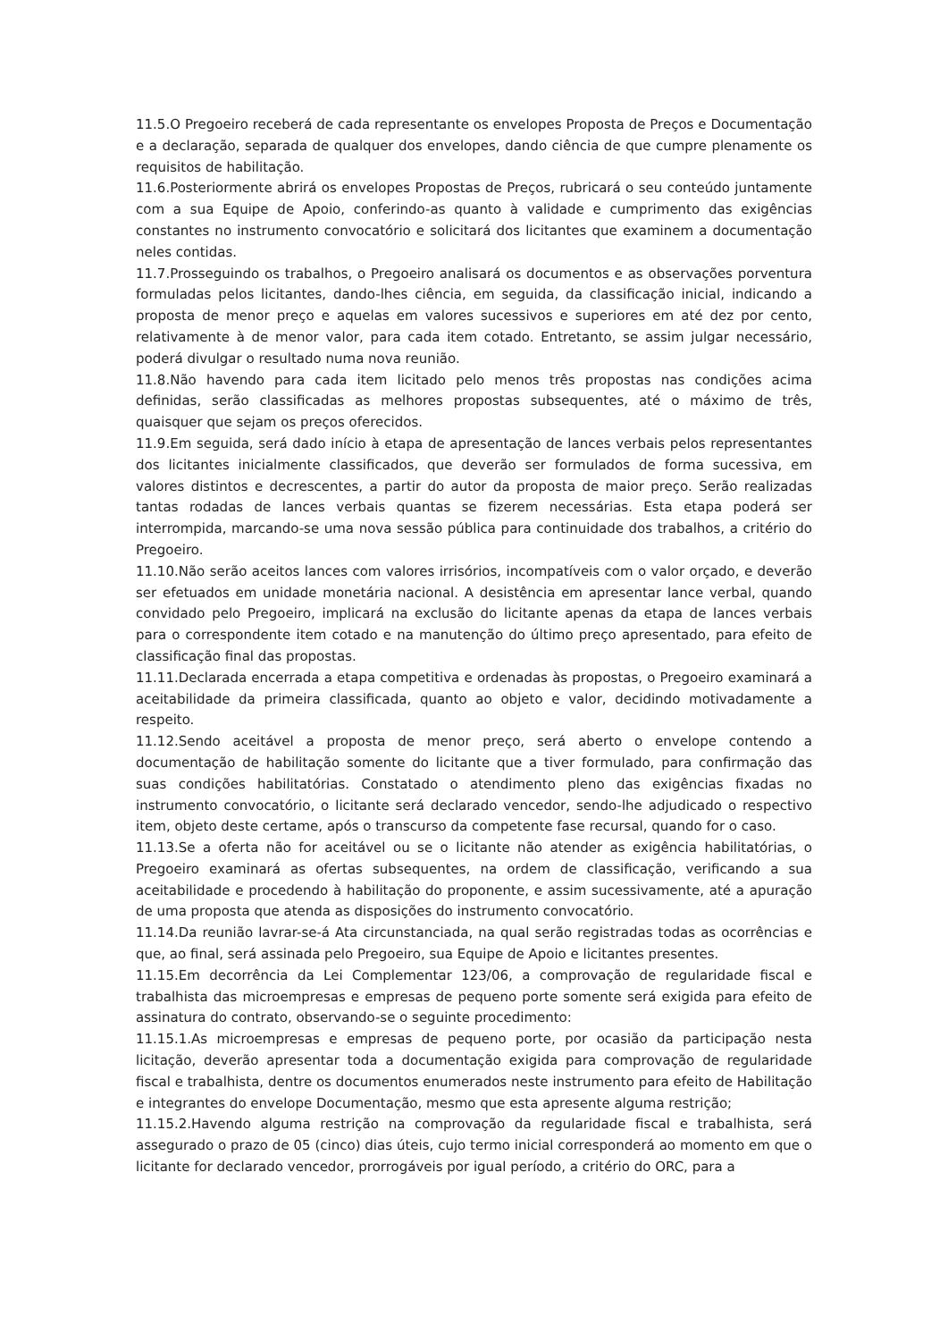11.5.O Pregoeiro receberá de cada representante os envelopes Proposta de Preços e Documentação e a declaração, separada de qualquer dos envelopes, dando ciência de que cumpre plenamente os requisitos de habilitação.
11.6.Posteriormente abrirá os envelopes Propostas de Preços, rubricará o seu conteúdo juntamente com a sua Equipe de Apoio, conferindo-as quanto à validade e cumprimento das exigências constantes no instrumento convocatório e solicitará dos licitantes que examinem a documentação neles contidas.
11.7.Prosseguindo os trabalhos, o Pregoeiro analisará os documentos e as observações porventura formuladas pelos licitantes, dando-lhes ciência, em seguida, da classificação inicial, indicando a proposta de menor preço e aquelas em valores sucessivos e superiores em até dez por cento, relativamente à de menor valor, para cada item cotado. Entretanto, se assim julgar necessário, poderá divulgar o resultado numa nova reunião.
11.8.Não havendo para cada item licitado pelo menos três propostas nas condições acima definidas, serão classificadas as melhores propostas subsequentes, até o máximo de três, quaisquer que sejam os preços oferecidos.
11.9.Em seguida, será dado início à etapa de apresentação de lances verbais pelos representantes dos licitantes inicialmente classificados, que deverão ser formulados de forma sucessiva, em valores distintos e decrescentes, a partir do autor da proposta de maior preço. Serão realizadas tantas rodadas de lances verbais quantas se fizerem necessárias. Esta etapa poderá ser interrompida, marcando-se uma nova sessão pública para continuidade dos trabalhos, a critério do Pregoeiro.
11.10.Não serão aceitos lances com valores irrisórios, incompatíveis com o valor orçado, e deverão ser efetuados em unidade monetária nacional. A desistência em apresentar lance verbal, quando convidado pelo Pregoeiro, implicará na exclusão do licitante apenas da etapa de lances verbais para o correspondente item cotado e na manutenção do último preço apresentado, para efeito de classificação final das propostas.
11.11.Declarada encerrada a etapa competitiva e ordenadas às propostas, o Pregoeiro examinará a aceitabilidade da primeira classificada, quanto ao objeto e valor, decidindo motivadamente a respeito.
11.12.Sendo aceitável a proposta de menor preço, será aberto o envelope contendo a documentação de habilitação somente do licitante que a tiver formulado, para confirmação das suas condições habilitatórias. Constatado o atendimento pleno das exigências fixadas no instrumento convocatório, o licitante será declarado vencedor, sendo-lhe adjudicado o respectivo item, objeto deste certame, após o transcurso da competente fase recursal, quando for o caso.
11.13.Se a oferta não for aceitável ou se o licitante não atender as exigência habilitatórias, o Pregoeiro examinará as ofertas subsequentes, na ordem de classificação, verificando a sua aceitabilidade e procedendo à habilitação do proponente, e assim sucessivamente, até a apuração de uma proposta que atenda as disposições do instrumento convocatório.
11.14.Da reunião lavrar-se-á Ata circunstanciada, na qual serão registradas todas as ocorrências e que, ao final, será assinada pelo Pregoeiro, sua Equipe de Apoio e licitantes presentes.
11.15.Em decorrência da Lei Complementar 123/06, a comprovação de regularidade fiscal e trabalhista das microempresas e empresas de pequeno porte somente será exigida para efeito de assinatura do contrato, observando-se o seguinte procedimento:
11.15.1.As microempresas e empresas de pequeno porte, por ocasião da participação nesta licitação, deverão apresentar toda a documentação exigida para comprovação de regularidade fiscal e trabalhista, dentre os documentos enumerados neste instrumento para efeito de Habilitação e integrantes do envelope Documentação, mesmo que esta apresente alguma restrição;
11.15.2.Havendo alguma restrição na comprovação da regularidade fiscal e trabalhista, será assegurado o prazo de 05 (cinco) dias úteis, cujo termo inicial corresponderá ao momento em que o licitante for declarado vencedor, prorrogáveis por igual período, a critério do ORC, para a